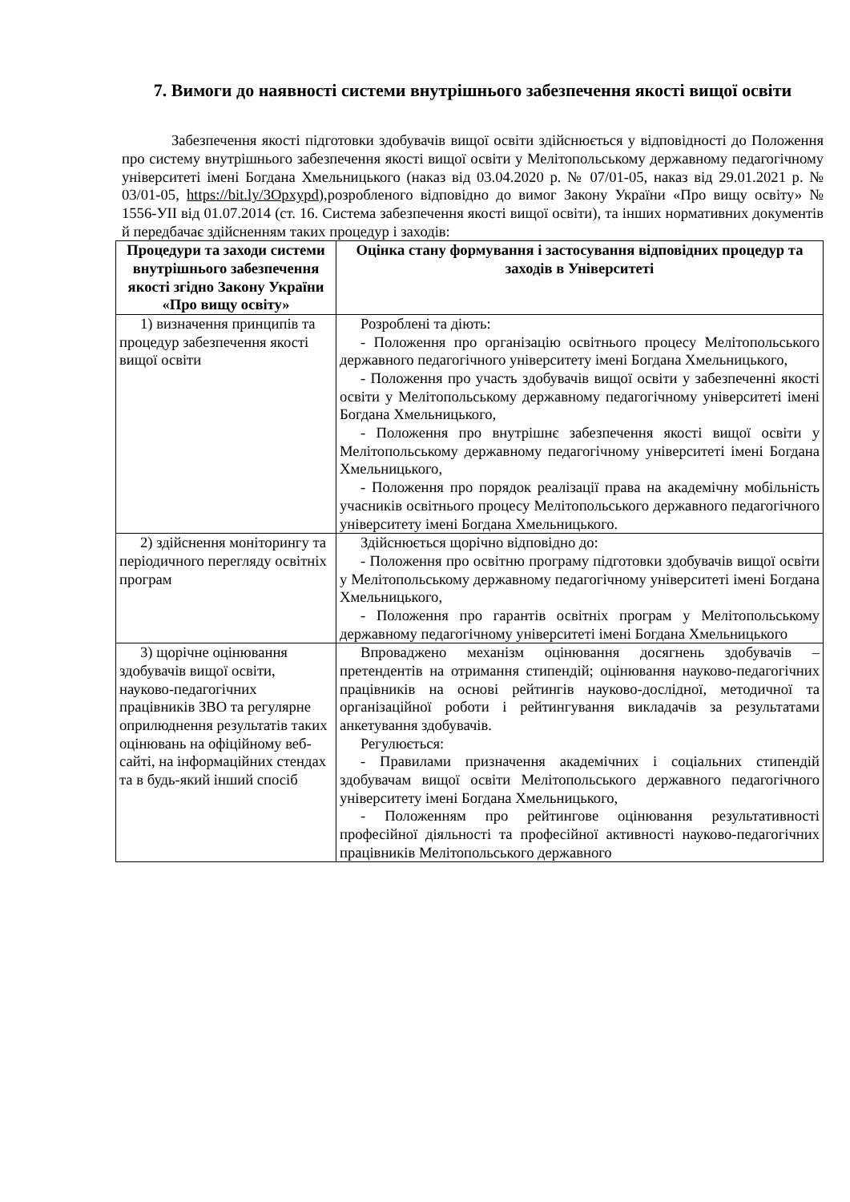7. Вимоги до наявності системи внутрішнього забезпечення якості вищої освіти
Забезпечення якості підготовки здобувачів вищої освіти здійснюється у відповідності до Положення про систему внутрішнього забезпечення якості вищої освіти у Мелітопольському державному педагогічному університеті імені Богдана Хмельницького (наказ від 03.04.2020 р. № 07/01-05, наказ від 29.01.2021 р. № 03/01-05, https://bit.ly/3Opxypd),розробленого відповідно до вимог Закону України «Про вищу освіту» № 1556-УІІ від 01.07.2014 (ст. 16. Система забезпечення якості вищої освіти), та інших нормативних документів й передбачає здійсненням таких процедур і заходів:
| Процедури та заходи системи внутрішнього забезпечення якості згідно Закону України «Про вищу освіту» | Оцінка стану формування і застосування відповідних процедур та заходів в Університеті |
| --- | --- |
| 1) визначення принципів та процедур забезпечення якості вищої освіти | Розроблені та діють: - Положення про організацію освітнього процесу Мелітопольського державного педагогічного університету імені Богдана Хмельницького, - Положення про участь здобувачів вищої освіти у забезпеченні якості освіти у Мелітопольському державному педагогічному університеті імені Богдана Хмельницького, - Положення про внутрішнє забезпечення якості вищої освіти у Мелітопольському державному педагогічному університеті імені Богдана Хмельницького, - Положення про порядок реалізації права на академічну мобільність учасників освітнього процесу Мелітопольського державного педагогічного університету імені Богдана Хмельницького. |
| 2) здійснення моніторингу та періодичного перегляду освітніх програм | Здійснюється щорічно відповідно до: - Положення про освітню програму підготовки здобувачів вищої освіти у Мелітопольському державному педагогічному університеті імені Богдана Хмельницького, - Положення про гарантів освітніх програм у Мелітопольському державному педагогічному університеті імені Богдана Хмельницького |
| 3) щорічне оцінювання здобувачів вищої освіти, науково-педагогічних працівників ЗВО та регулярне оприлюднення результатів таких оцінювань на офіційному веб-сайті, на інформаційних стендах та в будь-який інший спосіб | Впроваджено механізм оцінювання досягнень здобувачів – претендентів на отримання стипендій; оцінювання науково-педагогічних працівників на основі рейтингів науково-дослідної, методичної та організаційної роботи і рейтингування викладачів за результатами анкетування здобувачів. Регулюється: - Правилами призначення академічних і соціальних стипендій здобувачам вищої освіти Мелітопольського державного педагогічного університету імені Богдана Хмельницького, - Положенням про рейтингове оцінювання результативності професійної діяльності та професійної активності науково-педагогічних працівників Мелітопольського державного |